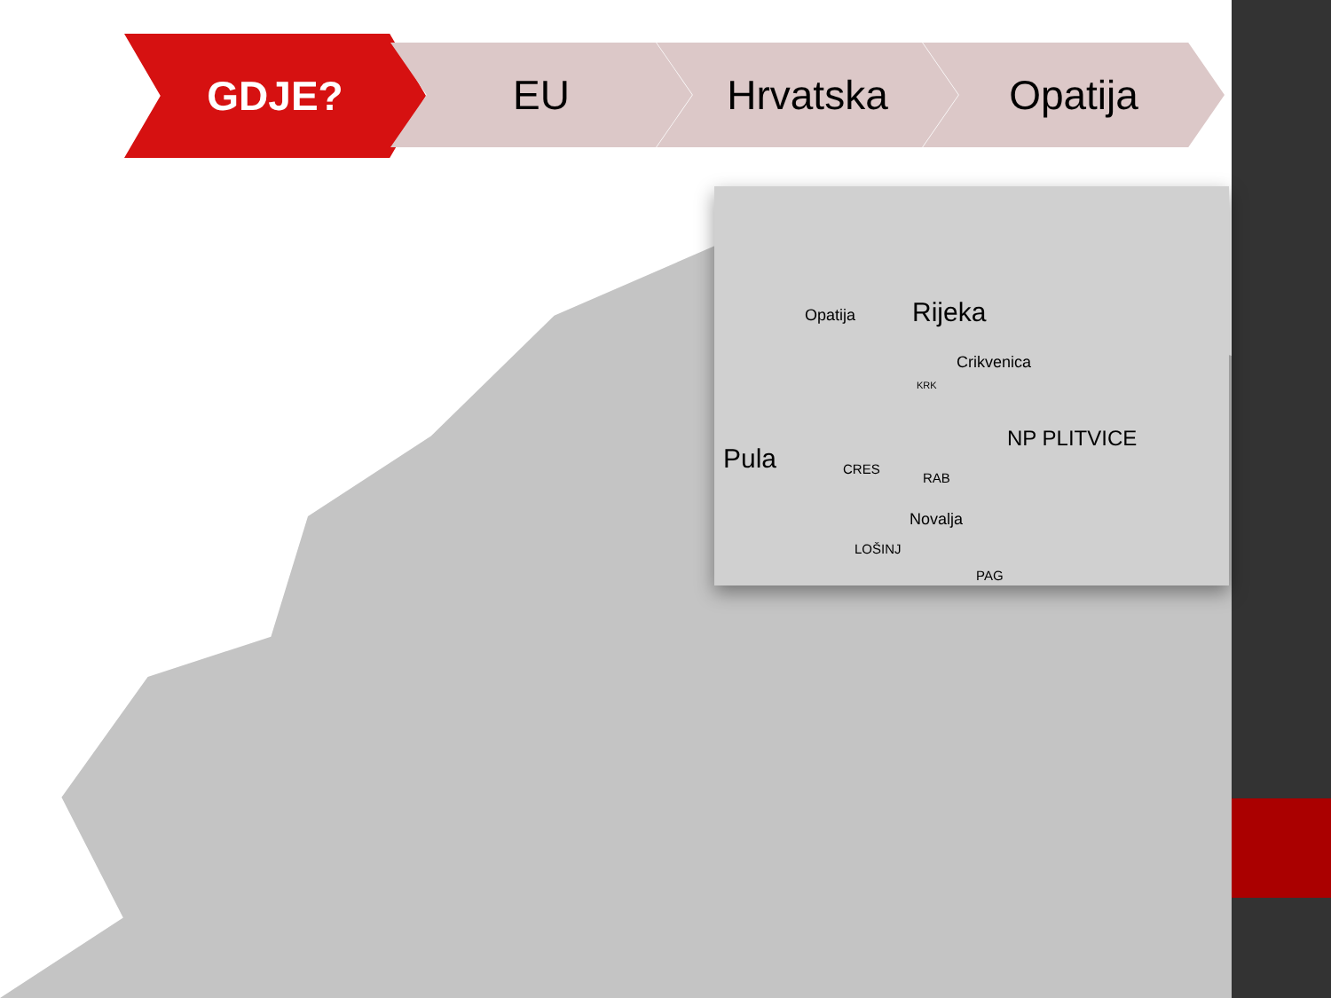GDJE?
EU Hrvatska Opatija
Opatija Rijeka
Crikvenica
KRK
NP PLITVICE
Pula CRES
RAB
Novalja
LOŠINJ
PAG